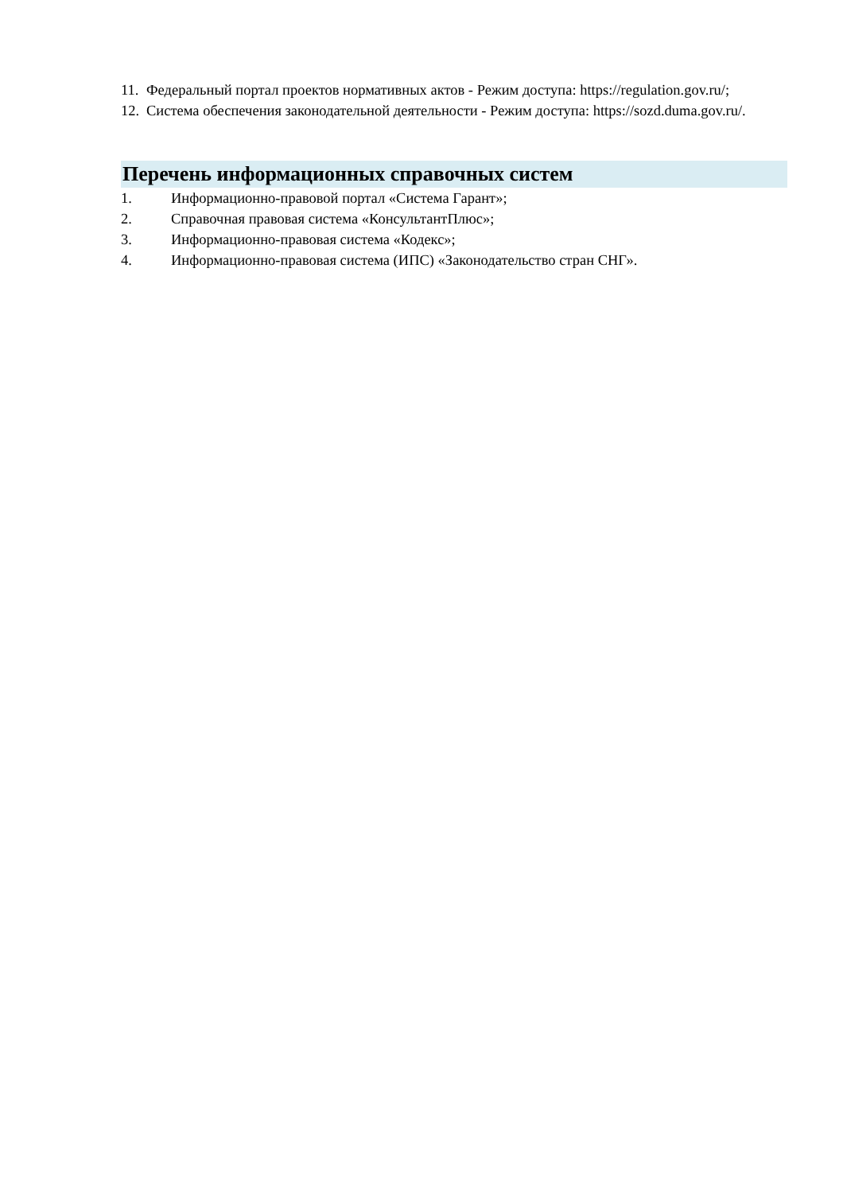11. Федеральный портал проектов нормативных актов - Режим доступа: https://regulation.gov.ru/;
12. Система обеспечения законодательной деятельности - Режим доступа: https://sozd.duma.gov.ru/.
Перечень информационных справочных систем
1. Информационно-правовой портал «Система Гарант»;
2. Справочная правовая система «КонсультантПлюс»;
3. Информационно-правовая система «Кодекс»;
4. Информационно-правовая система (ИПС) «Законодательство стран СНГ».